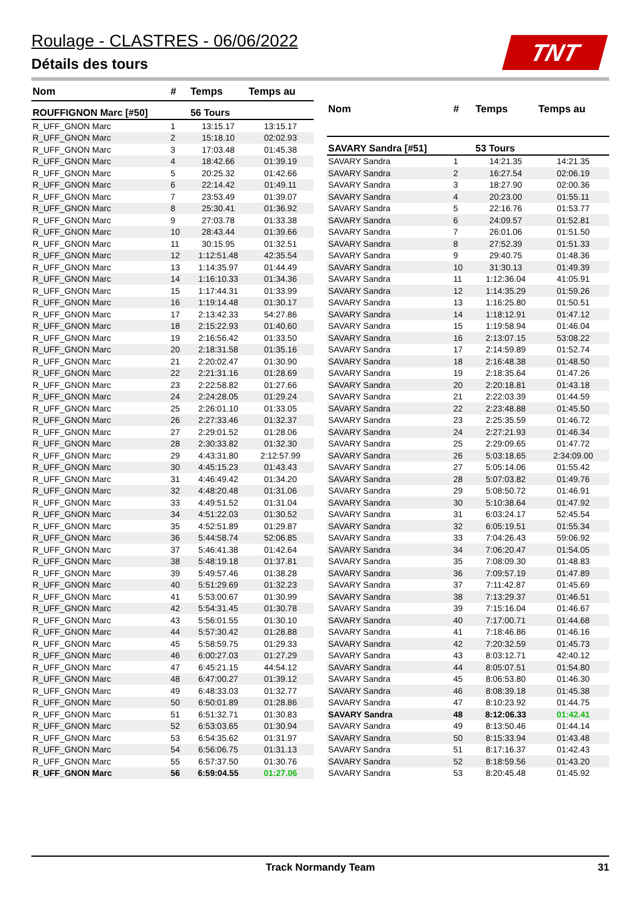Roulage - CLASTRES - 06/06/2022
Détails des tours
TNT
| Nom | # | Temps | Temps au |
| --- | --- | --- | --- |
| ROUFFIGNON Marc [#50] | | 56 Tours | |
| R_UFF_GNON Marc | 1 | 13:15.17 | 13:15.17 |
| R_UFF_GNON Marc | 2 | 15:18.10 | 02:02.93 |
| R_UFF_GNON Marc | 3 | 17:03.48 | 01:45.38 |
| R_UFF_GNON Marc | 4 | 18:42.66 | 01:39.19 |
| R_UFF_GNON Marc | 5 | 20:25.32 | 01:42.66 |
| R_UFF_GNON Marc | 6 | 22:14.42 | 01:49.11 |
| R_UFF_GNON Marc | 7 | 23:53.49 | 01:39.07 |
| R_UFF_GNON Marc | 8 | 25:30.41 | 01:36.92 |
| R_UFF_GNON Marc | 9 | 27:03.78 | 01:33.38 |
| R_UFF_GNON Marc | 10 | 28:43.44 | 01:39.66 |
| R_UFF_GNON Marc | 11 | 30:15.95 | 01:32.51 |
| R_UFF_GNON Marc | 12 | 1:12:51.48 | 42:35.54 |
| R_UFF_GNON Marc | 13 | 1:14:35.97 | 01:44.49 |
| R_UFF_GNON Marc | 14 | 1:16:10.33 | 01:34.36 |
| R_UFF_GNON Marc | 15 | 1:17:44.31 | 01:33.99 |
| R_UFF_GNON Marc | 16 | 1:19:14.48 | 01:30.17 |
| R_UFF_GNON Marc | 17 | 2:13:42.33 | 54:27.86 |
| R_UFF_GNON Marc | 18 | 2:15:22.93 | 01:40.60 |
| R_UFF_GNON Marc | 19 | 2:16:56.42 | 01:33.50 |
| R_UFF_GNON Marc | 20 | 2:18:31.58 | 01:35.16 |
| R_UFF_GNON Marc | 21 | 2:20:02.47 | 01:30.90 |
| R_UFF_GNON Marc | 22 | 2:21:31.16 | 01:28.69 |
| R_UFF_GNON Marc | 23 | 2:22:58.82 | 01:27.66 |
| R_UFF_GNON Marc | 24 | 2:24:28.05 | 01:29.24 |
| R_UFF_GNON Marc | 25 | 2:26:01.10 | 01:33.05 |
| R_UFF_GNON Marc | 26 | 2:27:33.46 | 01:32.37 |
| R_UFF_GNON Marc | 27 | 2:29:01.52 | 01:28.06 |
| R_UFF_GNON Marc | 28 | 2:30:33.82 | 01:32.30 |
| R_UFF_GNON Marc | 29 | 4:43:31.80 | 2:12:57.99 |
| R_UFF_GNON Marc | 30 | 4:45:15.23 | 01:43.43 |
| R_UFF_GNON Marc | 31 | 4:46:49.42 | 01:34.20 |
| R_UFF_GNON Marc | 32 | 4:48:20.48 | 01:31.06 |
| R_UFF_GNON Marc | 33 | 4:49:51.52 | 01:31.04 |
| R_UFF_GNON Marc | 34 | 4:51:22.03 | 01:30.52 |
| R_UFF_GNON Marc | 35 | 4:52:51.89 | 01:29.87 |
| R_UFF_GNON Marc | 36 | 5:44:58.74 | 52:06.85 |
| R_UFF_GNON Marc | 37 | 5:46:41.38 | 01:42.64 |
| R_UFF_GNON Marc | 38 | 5:48:19.18 | 01:37.81 |
| R_UFF_GNON Marc | 39 | 5:49:57.46 | 01:38.28 |
| R_UFF_GNON Marc | 40 | 5:51:29.69 | 01:32.23 |
| R_UFF_GNON Marc | 41 | 5:53:00.67 | 01:30.99 |
| R_UFF_GNON Marc | 42 | 5:54:31.45 | 01:30.78 |
| R_UFF_GNON Marc | 43 | 5:56:01.55 | 01:30.10 |
| R_UFF_GNON Marc | 44 | 5:57:30.42 | 01:28.88 |
| R_UFF_GNON Marc | 45 | 5:58:59.75 | 01:29.33 |
| R_UFF_GNON Marc | 46 | 6:00:27.03 | 01:27.29 |
| R_UFF_GNON Marc | 47 | 6:45:21.15 | 44:54.12 |
| R_UFF_GNON Marc | 48 | 6:47:00.27 | 01:39.12 |
| R_UFF_GNON Marc | 49 | 6:48:33.03 | 01:32.77 |
| R_UFF_GNON Marc | 50 | 6:50:01.89 | 01:28.86 |
| R_UFF_GNON Marc | 51 | 6:51:32.71 | 01:30.83 |
| R_UFF_GNON Marc | 52 | 6:53:03.65 | 01:30.94 |
| R_UFF_GNON Marc | 53 | 6:54:35.62 | 01:31.97 |
| R_UFF_GNON Marc | 54 | 6:56:06.75 | 01:31.13 |
| R_UFF_GNON Marc | 55 | 6:57:37.50 | 01:30.76 |
| R_UFF_GNON Marc | 56 | 6:59:04.55 | 01:27.06 |
| Nom | # | Temps | Temps au |
| --- | --- | --- | --- |
| SAVARY Sandra [#51] | | 53 Tours | |
| SAVARY Sandra | 1 | 14:21.35 | 14:21.35 |
| SAVARY Sandra | 2 | 16:27.54 | 02:06.19 |
| SAVARY Sandra | 3 | 18:27.90 | 02:00.36 |
| SAVARY Sandra | 4 | 20:23.00 | 01:55.11 |
| SAVARY Sandra | 5 | 22:16.76 | 01:53.77 |
| SAVARY Sandra | 6 | 24:09.57 | 01:52.81 |
| SAVARY Sandra | 7 | 26:01.06 | 01:51.50 |
| SAVARY Sandra | 8 | 27:52.39 | 01:51.33 |
| SAVARY Sandra | 9 | 29:40.75 | 01:48.36 |
| SAVARY Sandra | 10 | 31:30.13 | 01:49.39 |
| SAVARY Sandra | 11 | 1:12:36.04 | 41:05.91 |
| SAVARY Sandra | 12 | 1:14:35.29 | 01:59.26 |
| SAVARY Sandra | 13 | 1:16:25.80 | 01:50.51 |
| SAVARY Sandra | 14 | 1:18:12.91 | 01:47.12 |
| SAVARY Sandra | 15 | 1:19:58.94 | 01:46.04 |
| SAVARY Sandra | 16 | 2:13:07.15 | 53:08.22 |
| SAVARY Sandra | 17 | 2:14:59.89 | 01:52.74 |
| SAVARY Sandra | 18 | 2:16:48.38 | 01:48.50 |
| SAVARY Sandra | 19 | 2:18:35.64 | 01:47.26 |
| SAVARY Sandra | 20 | 2:20:18.81 | 01:43.18 |
| SAVARY Sandra | 21 | 2:22:03.39 | 01:44.59 |
| SAVARY Sandra | 22 | 2:23:48.88 | 01:45.50 |
| SAVARY Sandra | 23 | 2:25:35.59 | 01:46.72 |
| SAVARY Sandra | 24 | 2:27:21.93 | 01:46.34 |
| SAVARY Sandra | 25 | 2:29:09.65 | 01:47.72 |
| SAVARY Sandra | 26 | 5:03:18.65 | 2:34:09.00 |
| SAVARY Sandra | 27 | 5:05:14.06 | 01:55.42 |
| SAVARY Sandra | 28 | 5:07:03.82 | 01:49.76 |
| SAVARY Sandra | 29 | 5:08:50.72 | 01:46.91 |
| SAVARY Sandra | 30 | 5:10:38.64 | 01:47.92 |
| SAVARY Sandra | 31 | 6:03:24.17 | 52:45.54 |
| SAVARY Sandra | 32 | 6:05:19.51 | 01:55.34 |
| SAVARY Sandra | 33 | 7:04:26.43 | 59:06.92 |
| SAVARY Sandra | 34 | 7:06:20.47 | 01:54.05 |
| SAVARY Sandra | 35 | 7:08:09.30 | 01:48.83 |
| SAVARY Sandra | 36 | 7:09:57.19 | 01:47.89 |
| SAVARY Sandra | 37 | 7:11:42.87 | 01:45.69 |
| SAVARY Sandra | 38 | 7:13:29.37 | 01:46.51 |
| SAVARY Sandra | 39 | 7:15:16.04 | 01:46.67 |
| SAVARY Sandra | 40 | 7:17:00.71 | 01:44.68 |
| SAVARY Sandra | 41 | 7:18:46.86 | 01:46.16 |
| SAVARY Sandra | 42 | 7:20:32.59 | 01:45.73 |
| SAVARY Sandra | 43 | 8:03:12.71 | 42:40.12 |
| SAVARY Sandra | 44 | 8:05:07.51 | 01:54.80 |
| SAVARY Sandra | 45 | 8:06:53.80 | 01:46.30 |
| SAVARY Sandra | 46 | 8:08:39.18 | 01:45.38 |
| SAVARY Sandra | 47 | 8:10:23.92 | 01:44.75 |
| SAVARY Sandra | 48 | 8:12:06.33 | 01:42.41 |
| SAVARY Sandra | 49 | 8:13:50.46 | 01:44.14 |
| SAVARY Sandra | 50 | 8:15:33.94 | 01:43.48 |
| SAVARY Sandra | 51 | 8:17:16.37 | 01:42.43 |
| SAVARY Sandra | 52 | 8:18:59.56 | 01:43.20 |
| SAVARY Sandra | 53 | 8:20:45.48 | 01:45.92 |
Track Normandy Team
31